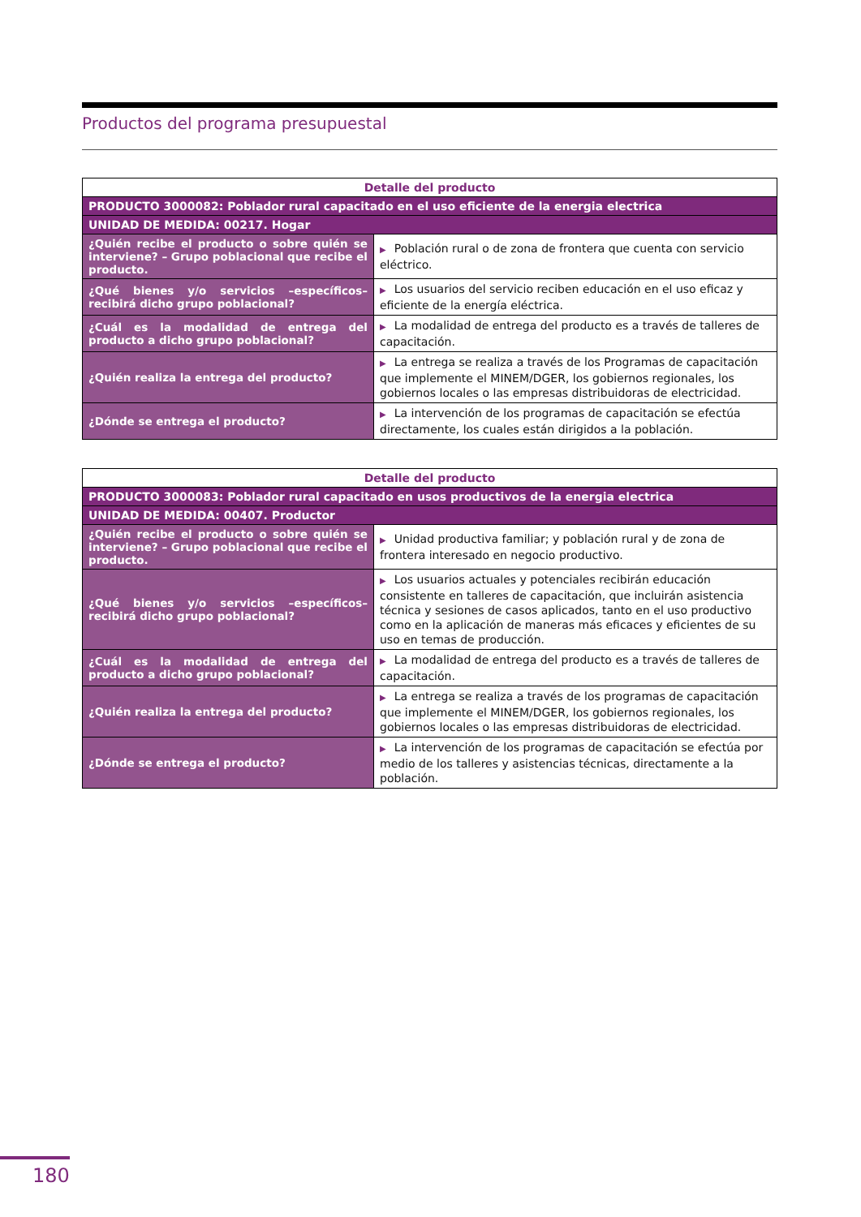Productos del programa presupuestal
| Detalle del producto | |
| --- | --- |
| PRODUCTO 3000082: Poblador rural capacitado en el uso eficiente de la energia electrica | |
| UNIDAD DE MEDIDA: 00217. Hogar | |
| ¿Quién recibe el producto o sobre quién se interviene? – Grupo poblacional que recibe el producto. | ▶ Población rural o de zona de frontera que cuenta con servicio eléctrico. |
| ¿Qué bienes y/o servicios –específicos– recibirá dicho grupo poblacional? | ▶ Los usuarios del servicio reciben educación en el uso eficaz y eficiente de la energía eléctrica. |
| ¿Cuál es la modalidad de entrega del producto a dicho grupo poblacional? | ▶ La modalidad de entrega del producto es a través de talleres de capacitación. |
| ¿Quién realiza la entrega del producto? | ▶ La entrega se realiza a través de los Programas de capacitación que implemente el MINEM/DGER, los gobiernos regionales, los gobiernos locales o las empresas distribuidoras de electricidad. |
| ¿Dónde se entrega el producto? | ▶ La intervención de los programas de capacitación se efectúa directamente, los cuales están dirigidos a la población. |
| Detalle del producto | |
| --- | --- |
| PRODUCTO 3000083: Poblador rural capacitado en usos productivos de la energia electrica | |
| UNIDAD DE MEDIDA: 00407. Productor | |
| ¿Quién recibe el producto o sobre quién se interviene? – Grupo poblacional que recibe el producto. | ▶ Unidad productiva familiar; y población rural y de zona de frontera interesado en negocio productivo. |
| ¿Qué bienes y/o servicios –específicos– recibirá dicho grupo poblacional? | ▶ Los usuarios actuales y potenciales recibirán educación consistente en talleres de capacitación, que incluirán asistencia técnica y sesiones de casos aplicados, tanto en el uso productivo como en la aplicación de maneras más eficaces y eficientes de su uso en temas de producción. |
| ¿Cuál es la modalidad de entrega del producto a dicho grupo poblacional? | ▶ La modalidad de entrega del producto es a través de talleres de capacitación. |
| ¿Quién realiza la entrega del producto? | ▶ La entrega se realiza a través de los programas de capacitación que implemente el MINEM/DGER, los gobiernos regionales, los gobiernos locales o las empresas distribuidoras de electricidad. |
| ¿Dónde se entrega el producto? | ▶ La intervención de los programas de capacitación se efectúa por medio de los talleres y asistencias técnicas, directamente a la población. |
180